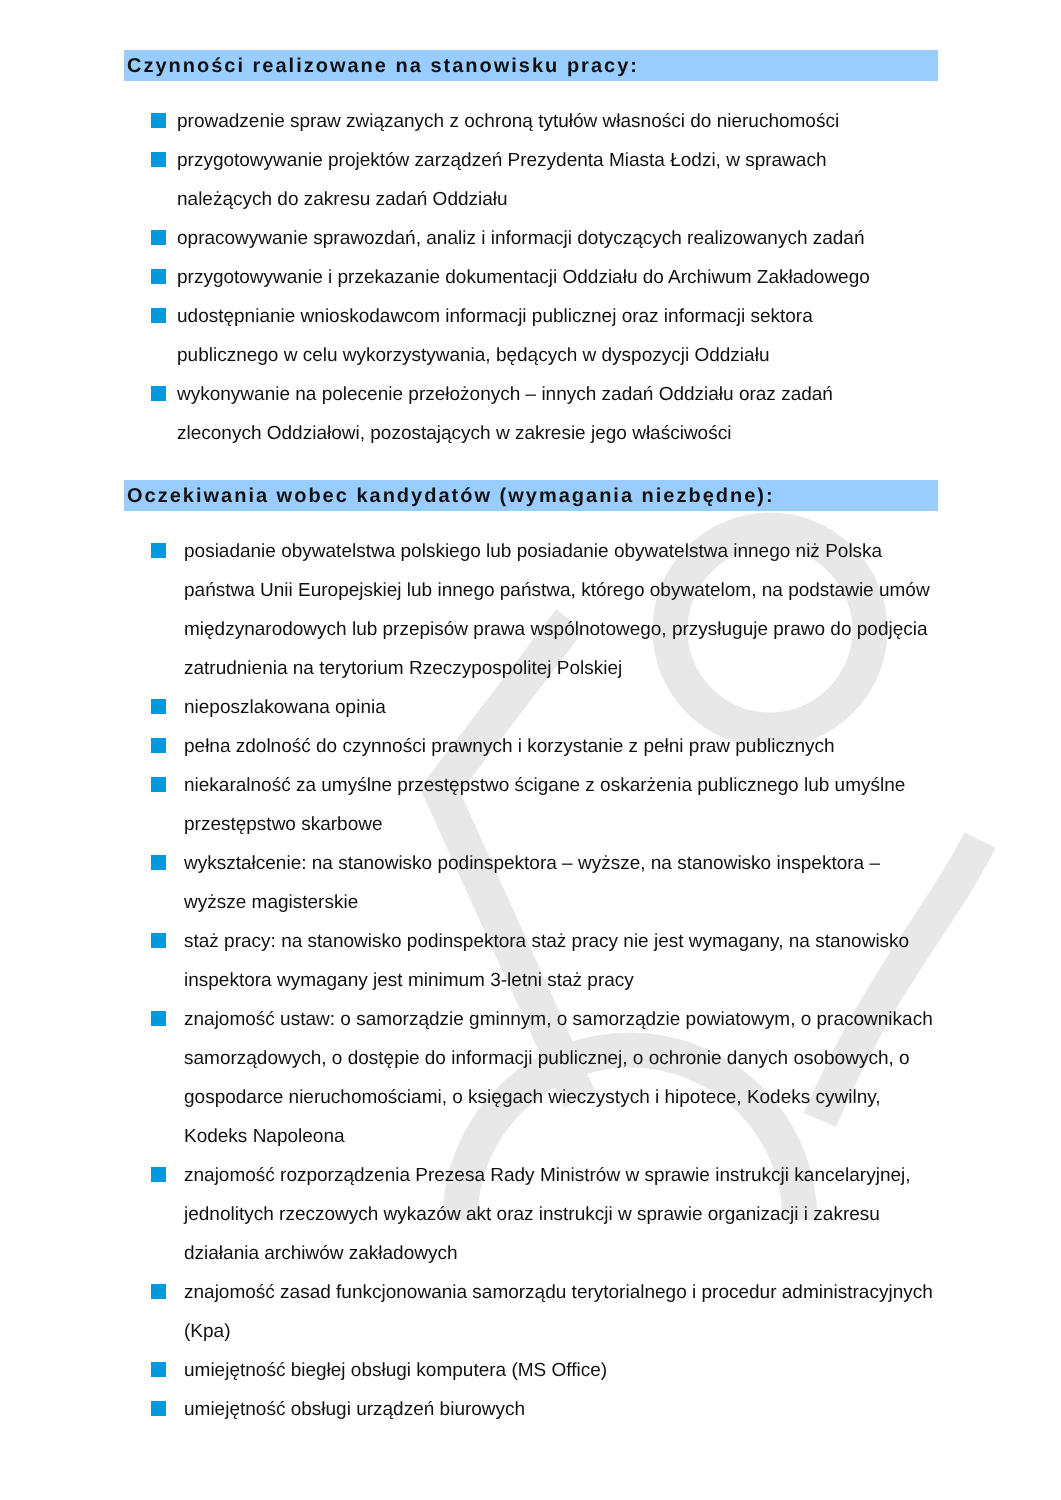Czynności realizowane na stanowisku pracy:
prowadzenie spraw związanych z ochroną tytułów własności do nieruchomości
przygotowywanie projektów zarządzeń Prezydenta Miasta Łodzi, w sprawach należących do zakresu zadań Oddziału
opracowywanie sprawozdań, analiz i informacji dotyczących realizowanych zadań
przygotowywanie i przekazanie dokumentacji Oddziału do Archiwum Zakładowego
udostępnianie wnioskodawcom informacji publicznej oraz informacji sektora publicznego w celu wykorzystywania, będących w dyspozycji Oddziału
wykonywanie na polecenie przełożonych – innych zadań Oddziału oraz zadań zleconych Oddziałowi, pozostających w zakresie jego właściwości
Oczekiwania wobec kandydatów (wymagania niezbędne):
posiadanie obywatelstwa polskiego lub posiadanie obywatelstwa innego niż Polska państwa Unii Europejskiej lub innego państwa, którego obywatelom, na podstawie umów międzynarodowych lub przepisów prawa wspólnotowego, przysługuje prawo do podjęcia zatrudnienia na terytorium Rzeczypospolitej Polskiej
nieposzlakowana opinia
pełna zdolność do czynności prawnych i korzystanie z pełni praw publicznych
niekaralność za umyślne przestępstwo ścigane z oskarżenia publicznego lub umyślne przestępstwo skarbowe
wykształcenie: na stanowisko podinspektora – wyższe, na stanowisko inspektora – wyższe magisterskie
staż pracy: na stanowisko podinspektora staż pracy nie jest wymagany, na stanowisko inspektora wymagany jest minimum 3-letni staż pracy
znajomość ustaw: o samorządzie gminnym, o samorządzie powiatowym, o pracownikach samorządowych, o dostępie do informacji publicznej, o ochronie danych osobowych, o gospodarce nieruchomościami, o księgach wieczystych i hipotece, Kodeks cywilny, Kodeks Napoleona
znajomość rozporządzenia Prezesa Rady Ministrów w sprawie instrukcji kancelaryjnej, jednolitych rzeczowych wykazów akt oraz instrukcji w sprawie organizacji i zakresu działania archiwów zakładowych
znajomość zasad funkcjonowania samorządu terytorialnego i procedur administracyjnych (Kpa)
umiejętność biegłej obsługi komputera (MS Office)
umiejętność obsługi urządzeń biurowych